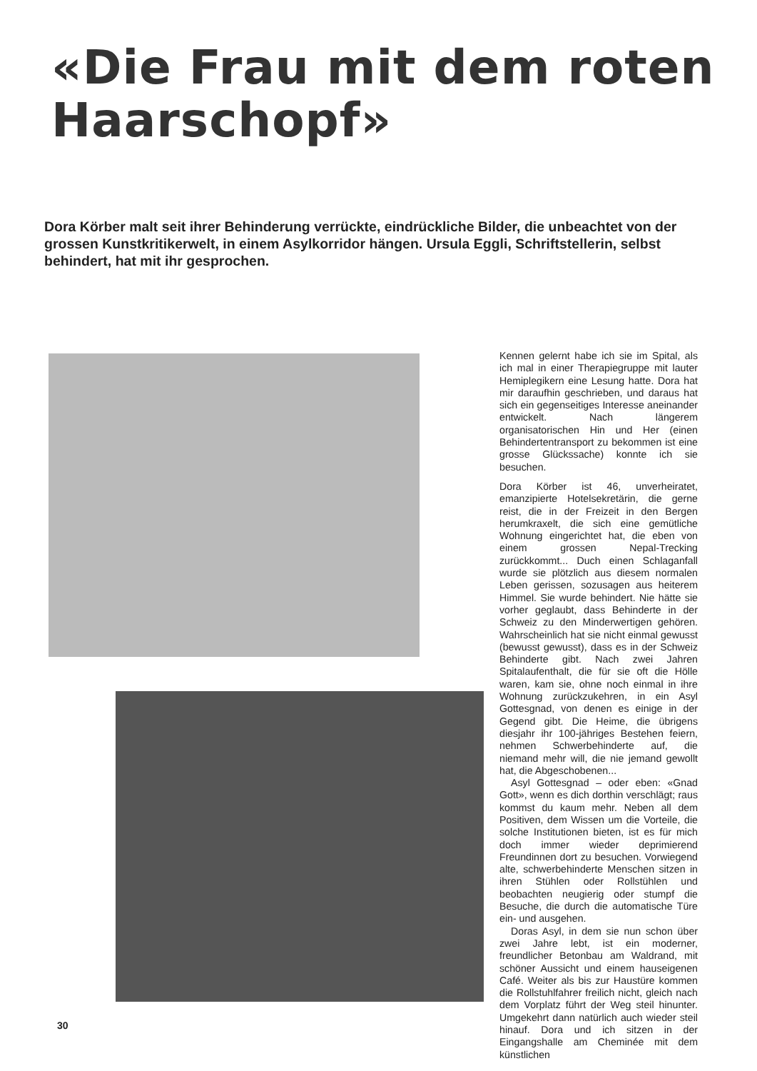«Die Frau mit dem roten
Haarschopf»
Dora Körber malt seit ihrer Behinderung verrückte, eindrückliche Bilder, die unbeachtet von der grossen Kunstkritikerwelt, in einem Asylkorridor hängen. Ursula Eggli, Schriftstellerin, selbst behindert, hat mit ihr gesprochen.
Kennen gelernt habe ich sie im Spital, als ich mal in einer Therapiegruppe mit lauter Hemiplegikern eine Lesung hatte. Dora hat mir daraufhin geschrieben, und daraus hat sich ein gegenseitiges Interesse aneinander entwickelt. Nach längerem organisatorischen Hin und Her (einen Behindertentransport zu bekommen ist eine grosse Glückssache) konnte ich sie besuchen.
Dora Körber ist 46, unverheiratet, emanzipierte Hotelsekretärin, die gerne reist, die in der Freizeit in den Bergen herumkraxelt, die sich eine gemütliche Wohnung eingerichtet hat, die eben von einem grossen Nepal-Trecking zurückkommt... Duch einen Schlaganfall wurde sie plötzlich aus diesem normalen Leben gerissen, sozusagen aus heiterem Himmel. Sie wurde behindert. Nie hätte sie vorher geglaubt, dass Behinderte in der Schweiz zu den Minderwertigen gehören. Wahrscheinlich hat sie nicht einmal gewusst (bewusst gewusst), dass es in der Schweiz Behinderte gibt. Nach zwei Jahren Spitalaufenthalt, die für sie oft die Hölle waren, kam sie, ohne noch einmal in ihre Wohnung zurückzukehren, in ein Asyl Gottesgnad, von denen es einige in der Gegend gibt. Die Heime, die übrigens diesjahr ihr 100-jähriges Bestehen feiern, nehmen Schwerbehinderte auf, die niemand mehr will, die nie jemand gewollt hat, die Abgeschobenen...
Asyl Gottesgnad – oder eben: «Gnad Gott», wenn es dich dorthin verschlägt; raus kommst du kaum mehr. Neben all dem Positiven, dem Wissen um die Vorteile, die solche Institutionen bieten, ist es für mich doch immer wieder deprimierend Freundinnen dort zu besuchen. Vorwiegend alte, schwerbehinderte Menschen sitzen in ihren Stühlen oder Rollstühlen und beobachten neugierig oder stumpf die Besuche, die durch die automatische Türe ein- und ausgehen.
Doras Asyl, in dem sie nun schon über zwei Jahre lebt, ist ein moderner, freundlicher Betonbau am Waldrand, mit schöner Aussicht und einem hauseigenen Café. Weiter als bis zur Haustüre kommen die Rollstuhlfahrer freilich nicht, gleich nach dem Vorplatz führt der Weg steil hinunter. Umgekehrt dann natürlich auch wieder steil hinauf. Dora und ich sitzen in der Eingangshalle am Cheminée mit dem künstlichen
30